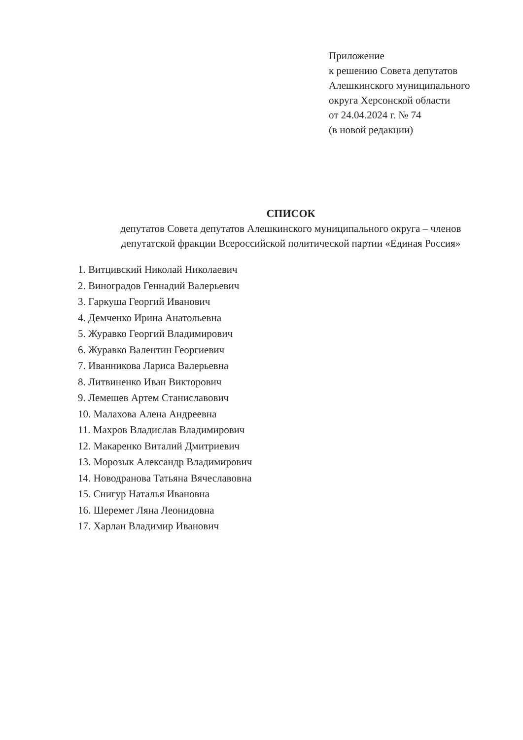Приложение
к решению Совета депутатов
Алешкинского муниципального
округа Херсонской области
от 24.04.2024 г. № 74
(в новой редакции)
СПИСОК
депутатов Совета депутатов Алешкинского муниципального округа – членов
депутатской фракции Всероссийской политической партии «Единая Россия»
1. Витцивский Николай Николаевич
2. Виноградов Геннадий Валерьевич
3. Гаркуша Георгий Иванович
4. Демченко Ирина Анатольевна
5. Журавко Георгий Владимирович
6. Журавко Валентин Георгиевич
7. Иванникова Лариса Валерьевна
8. Литвиненко Иван Викторович
9. Лемешев Артем Станиславович
10. Малахова Алена Андреевна
11. Махров Владислав Владимирович
12. Макаренко Виталий Дмитриевич
13. Морозык Александр Владимирович
14. Новодранова Татьяна Вячеславовна
15. Снигур Наталья Ивановна
16. Шеремет Ляна Леонидовна
17. Харлан Владимир Иванович